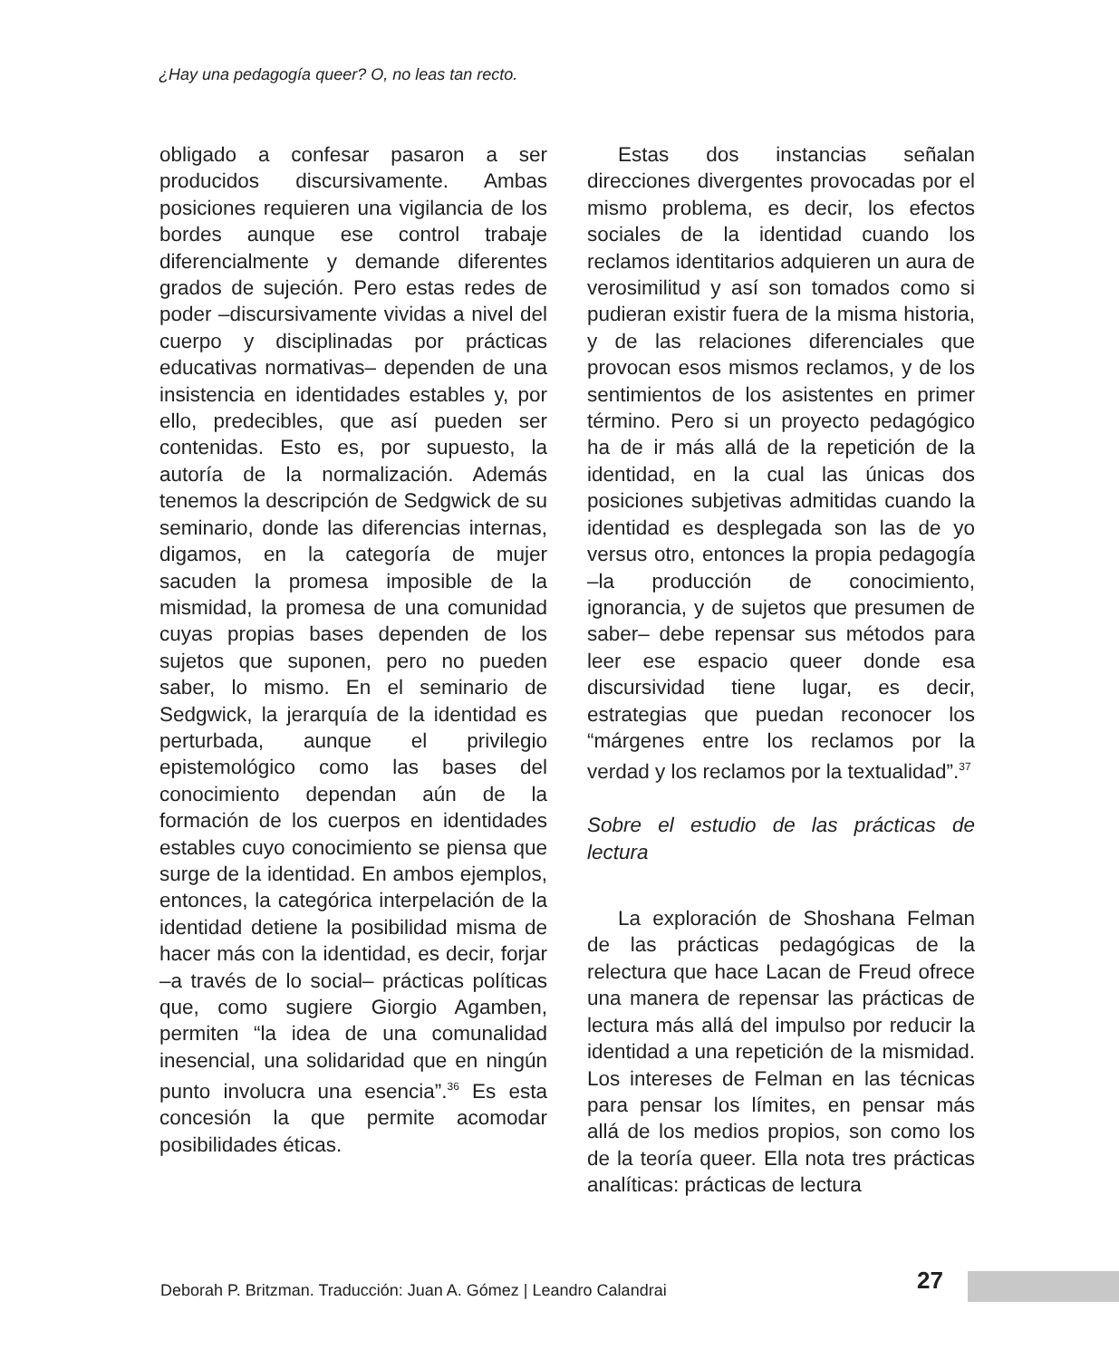¿Hay una pedagogía queer? O, no leas tan recto.
obligado a confesar pasaron a ser producidos discursivamente. Ambas posiciones requieren una vigilancia de los bordes aunque ese control trabaje diferencialmente y demande diferentes grados de sujeción. Pero estas redes de poder –discursivamente vividas a nivel del cuerpo y disciplinadas por prácticas educativas normativas– dependen de una insistencia en identidades estables y, por ello, predecibles, que así pueden ser contenidas. Esto es, por supuesto, la autoría de la normalización. Además tenemos la descripción de Sedgwick de su seminario, donde las diferencias internas, digamos, en la categoría de mujer sacuden la promesa imposible de la mismidad, la promesa de una comunidad cuyas propias bases dependen de los sujetos que suponen, pero no pueden saber, lo mismo. En el seminario de Sedgwick, la jerarquía de la identidad es perturbada, aunque el privilegio epistemológico como las bases del conocimiento dependan aún de la formación de los cuerpos en identidades estables cuyo conocimiento se piensa que surge de la identidad. En ambos ejemplos, entonces, la categórica interpelación de la identidad detiene la posibilidad misma de hacer más con la identidad, es decir, forjar –a través de lo social– prácticas políticas que, como sugiere Giorgio Agamben, permiten “la idea de una comunalidad inesencial, una solidaridad que en ningún punto involucra una esencia”.<sup>36</sup> Es esta concesión la que permite acomodar posibilidades éticas.
Estas dos instancias señalan direcciones divergentes provocadas por el mismo problema, es decir, los efectos sociales de la identidad cuando los reclamos identitarios adquieren un aura de verosimilitud y así son tomados como si pudieran existir fuera de la misma historia, y de las relaciones diferenciales que provocan esos mismos reclamos, y de los sentimientos de los asistentes en primer término. Pero si un proyecto pedagógico ha de ir más allá de la repetición de la identidad, en la cual las únicas dos posiciones subjetivas admitidas cuando la identidad es desplegada son las de yo versus otro, entonces la propia pedagogía –la producción de conocimiento, ignorancia, y de sujetos que presumen de saber– debe repensar sus métodos para leer ese espacio queer donde esa discursividad tiene lugar, es decir, estrategias que puedan reconocer los “márgenes entre los reclamos por la verdad y los reclamos por la textualidad”.<sup>37</sup>
Sobre el estudio de las prácticas de lectura
La exploración de Shoshana Felman de las prácticas pedagógicas de la relectura que hace Lacan de Freud ofrece una manera de repensar las prácticas de lectura más allá del impulso por reducir la identidad a una repetición de la mismidad. Los intereses de Felman en las técnicas para pensar los límites, en pensar más allá de los medios propios, son como los de la teoría queer. Ella nota tres prácticas analíticas: prácticas de lectura
Deborah P. Britzman. Traducción: Juan A. Gómez | Leandro Calandrai
27